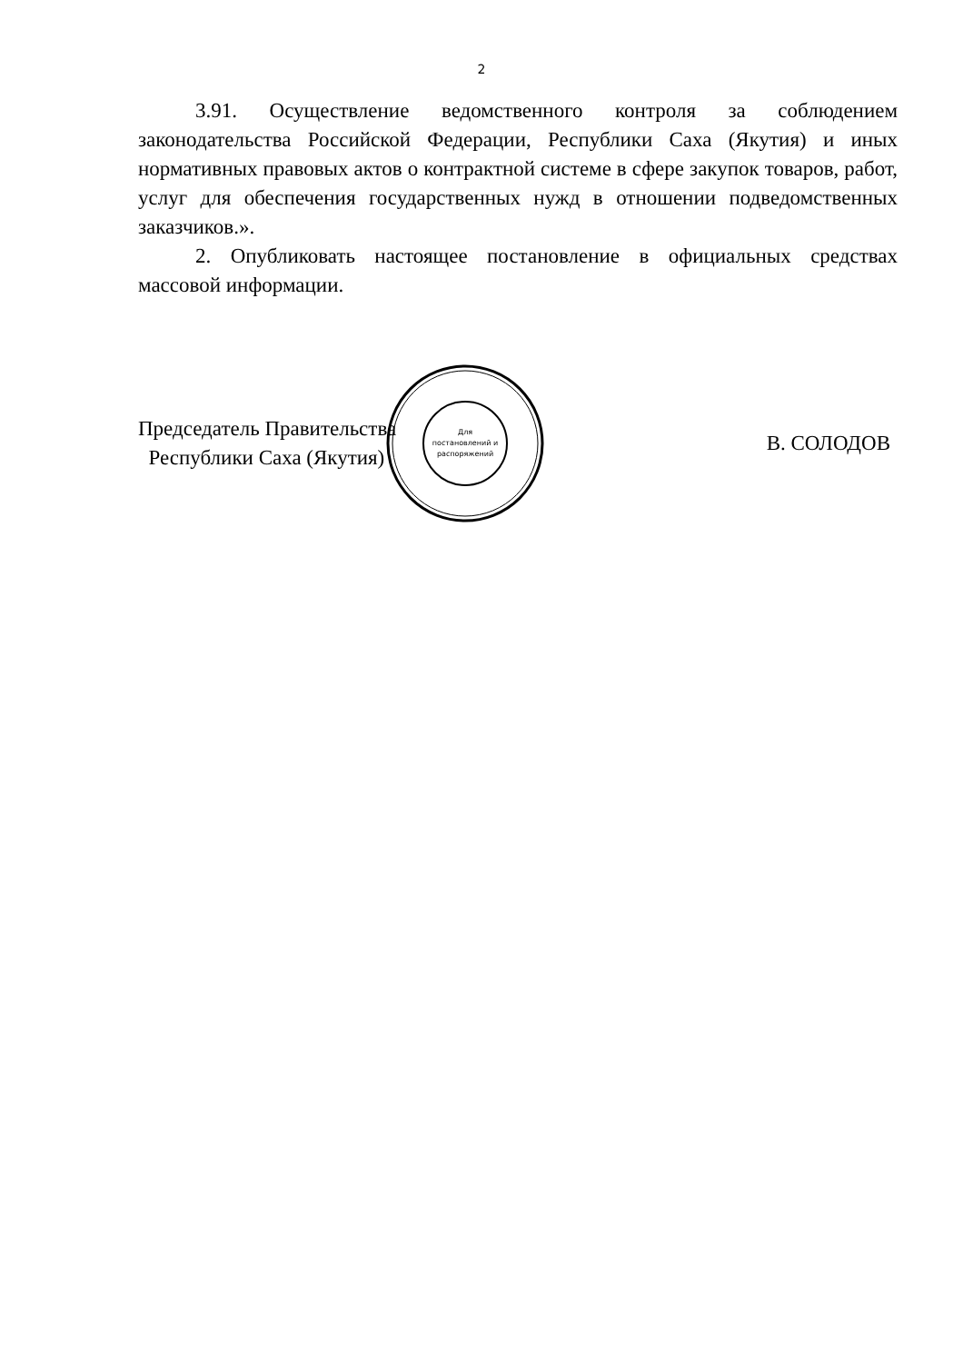2
3.91. Осуществление ведомственного контроля за соблюдением законодательства Российской Федерации, Республики Саха (Якутия) и иных нормативных правовых актов о контрактной системе в сфере закупок товаров, работ, услуг для обеспечения государственных нужд в отношении подведомственных заказчиков.».
2. Опубликовать настоящее постановление в официальных средствах массовой информации.
Председатель Правительства
Республики Саха (Якутия)
Для
постановлений и
распоряжений
В. СОЛОДОВ